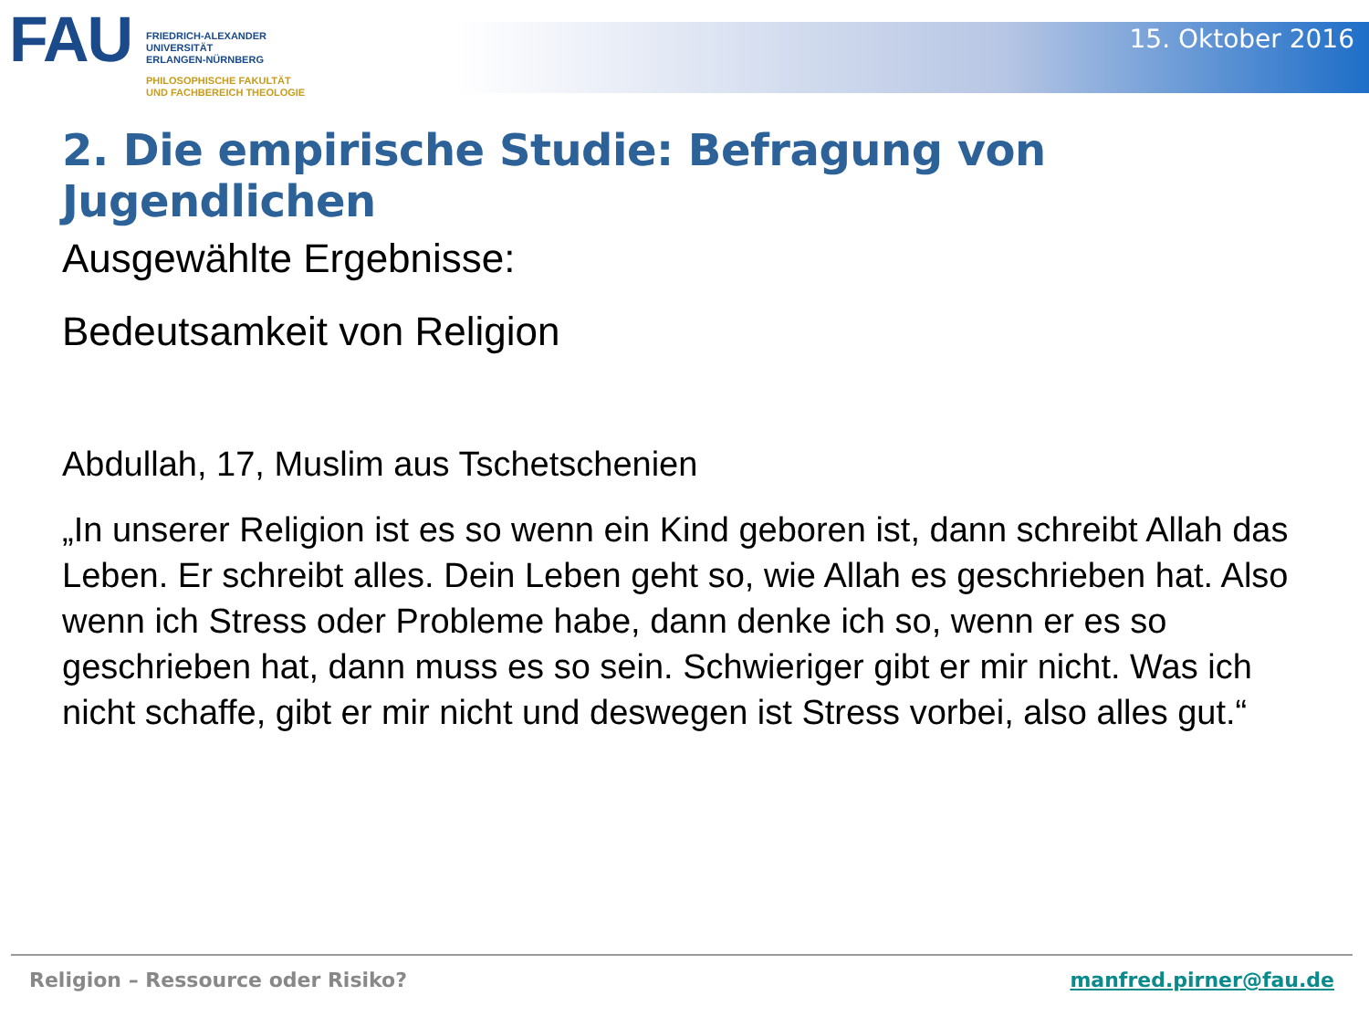FAU
FRIEDRICH-ALEXANDER
UNIVERSITÄT
ERLANGEN-NÜRNBERG
PHILOSOPHISCHE FAKULTÄT
UND FACHBEREICH THEOLOGIE
15. Oktober 2016
2. Die empirische Studie: Befragung von Jugendlichen
Ausgewählte Ergebnisse:
Bedeutsamkeit von Religion
Abdullah, 17, Muslim aus Tschetschenien
„In unserer Religion ist es so wenn ein Kind geboren ist, dann schreibt Allah das Leben. Er schreibt alles. Dein Leben geht so, wie Allah es geschrieben hat. Also wenn ich Stress oder Probleme habe, dann denke ich so, wenn er es so geschrieben hat, dann muss es so sein. Schwieriger gibt er mir nicht. Was ich nicht schaffe, gibt er mir nicht und deswegen ist Stress vorbei, also alles gut.“
Religion – Ressource oder Risiko? manfred.pirner@fau.de